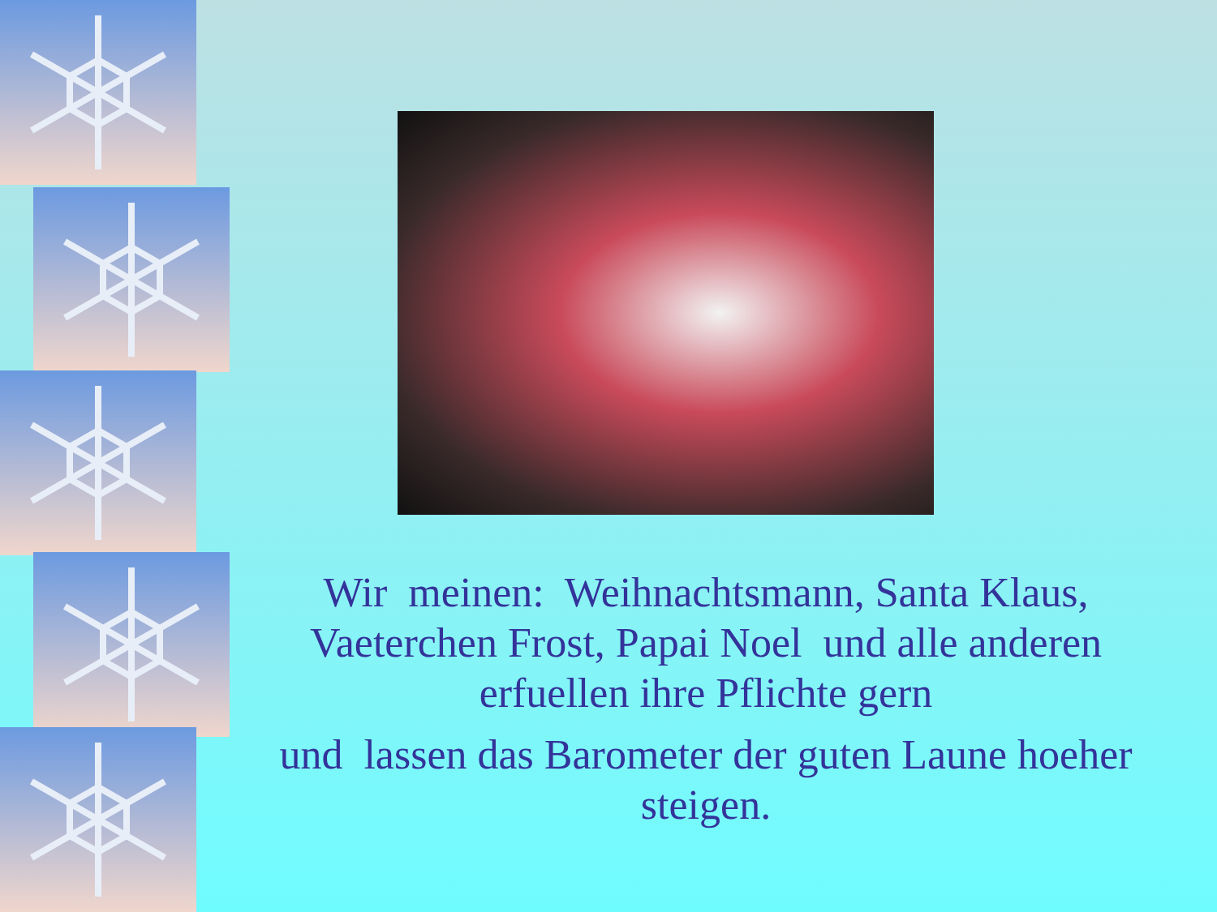Wir meinen: Weihnachtsmann, Santa Klaus, Vaeterchen Frost, Papai Noel und alle anderen erfuellen ihre Pflichte gern
und lassen das Barometer der guten Laune hoeher steigen.